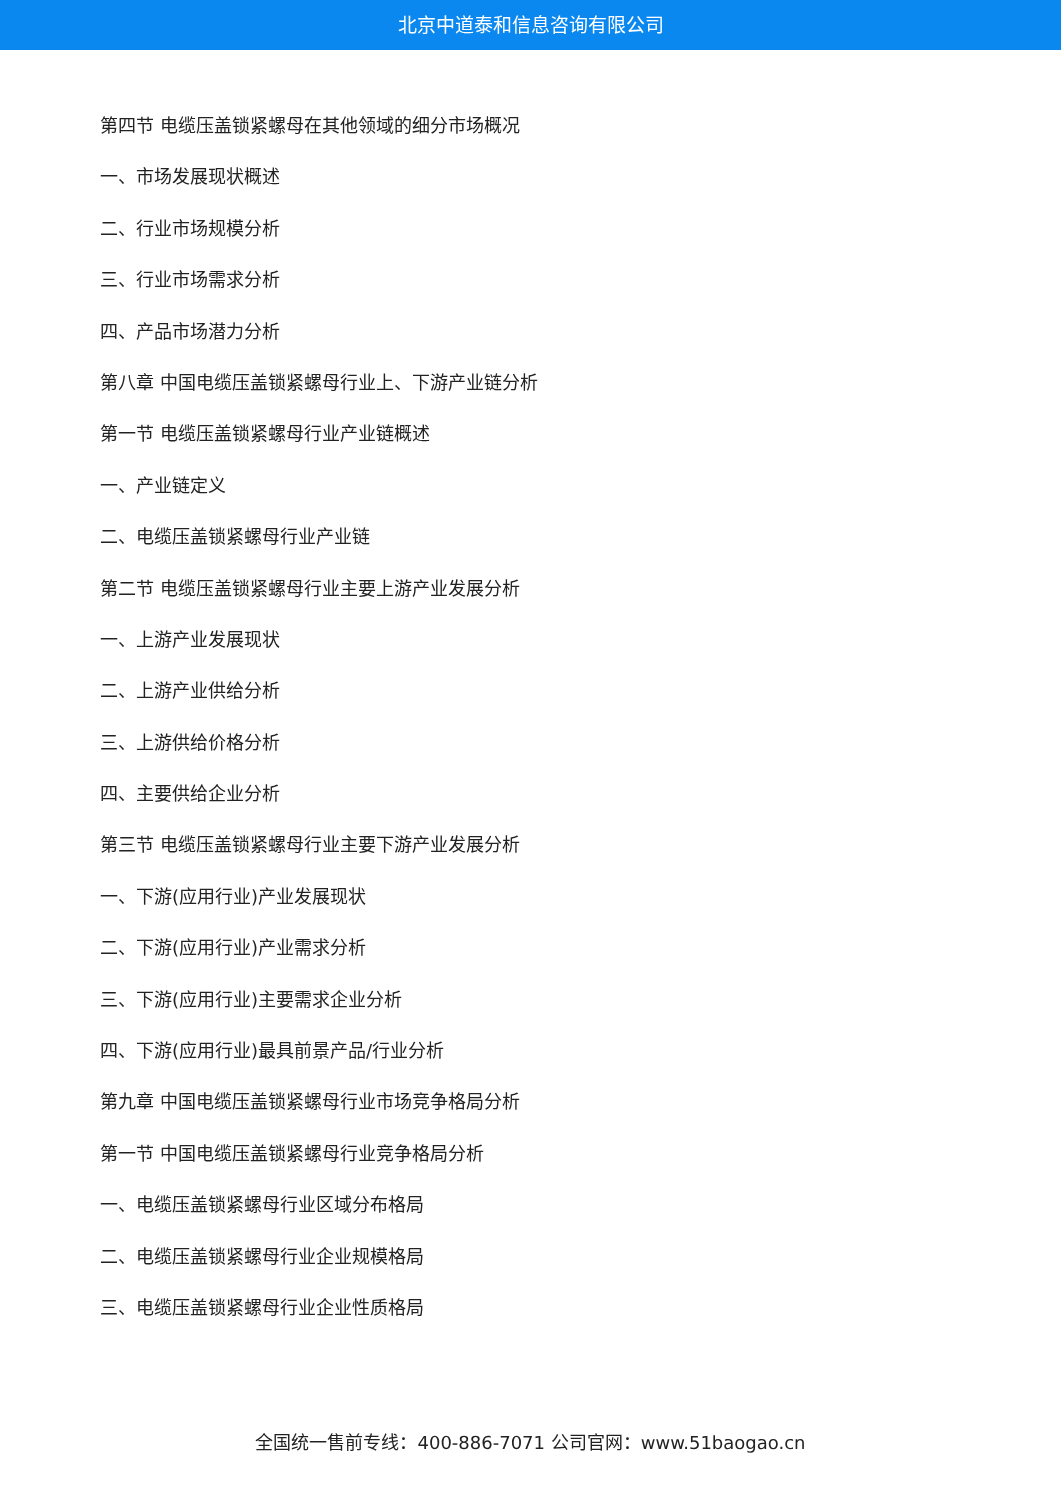北京中道泰和信息咨询有限公司
第四节 电缆压盖锁紧螺母在其他领域的细分市场概况
一、市场发展现状概述
二、行业市场规模分析
三、行业市场需求分析
四、产品市场潜力分析
第八章 中国电缆压盖锁紧螺母行业上、下游产业链分析
第一节 电缆压盖锁紧螺母行业产业链概述
一、产业链定义
二、电缆压盖锁紧螺母行业产业链
第二节 电缆压盖锁紧螺母行业主要上游产业发展分析
一、上游产业发展现状
二、上游产业供给分析
三、上游供给价格分析
四、主要供给企业分析
第三节 电缆压盖锁紧螺母行业主要下游产业发展分析
一、下游(应用行业)产业发展现状
二、下游(应用行业)产业需求分析
三、下游(应用行业)主要需求企业分析
四、下游(应用行业)最具前景产品/行业分析
第九章 中国电缆压盖锁紧螺母行业市场竞争格局分析
第一节 中国电缆压盖锁紧螺母行业竞争格局分析
一、电缆压盖锁紧螺母行业区域分布格局
二、电缆压盖锁紧螺母行业企业规模格局
三、电缆压盖锁紧螺母行业企业性质格局
全国统一售前专线：400-886-7071 公司官网：www.51baogao.cn